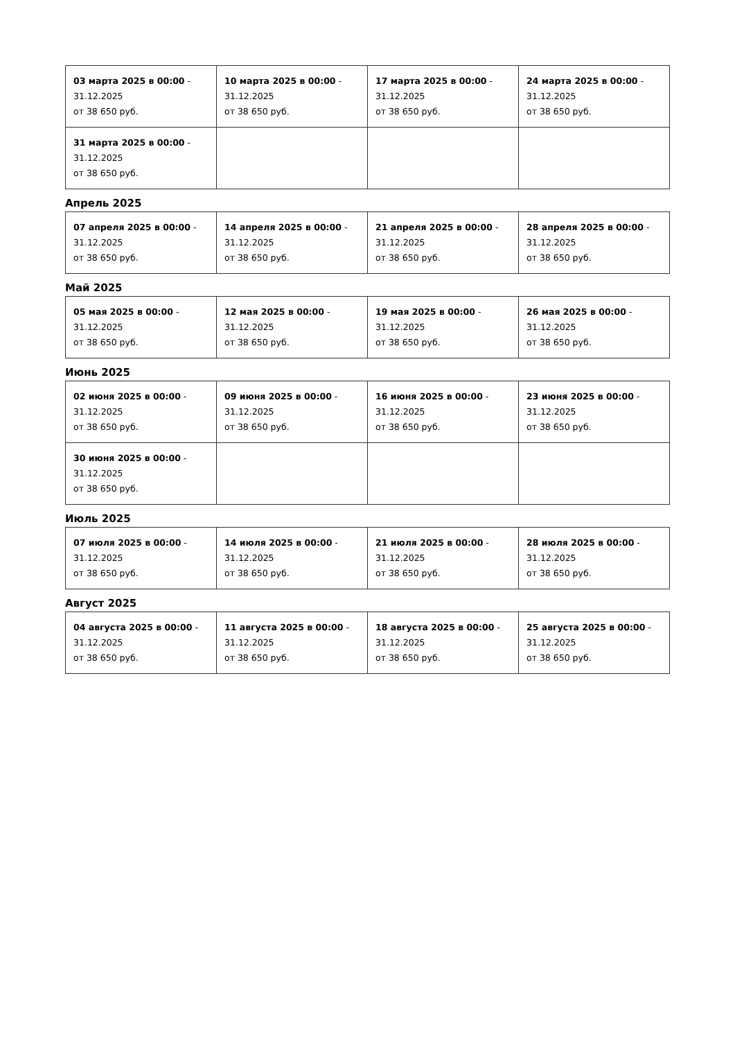| 03 марта 2025 в 00:00 - 31.12.2025 от 38 650 руб. | 10 марта 2025 в 00:00 - 31.12.2025 от 38 650 руб. | 17 марта 2025 в 00:00 - 31.12.2025 от 38 650 руб. | 24 марта 2025 в 00:00 - 31.12.2025 от 38 650 руб. |
| 31 марта 2025 в 00:00 - 31.12.2025 от 38 650 руб. | | | |
Апрель 2025
| 07 апреля 2025 в 00:00 - 31.12.2025 от 38 650 руб. | 14 апреля 2025 в 00:00 - 31.12.2025 от 38 650 руб. | 21 апреля 2025 в 00:00 - 31.12.2025 от 38 650 руб. | 28 апреля 2025 в 00:00 - 31.12.2025 от 38 650 руб. |
Май 2025
| 05 мая 2025 в 00:00 - 31.12.2025 от 38 650 руб. | 12 мая 2025 в 00:00 - 31.12.2025 от 38 650 руб. | 19 мая 2025 в 00:00 - 31.12.2025 от 38 650 руб. | 26 мая 2025 в 00:00 - 31.12.2025 от 38 650 руб. |
Июнь 2025
| 02 июня 2025 в 00:00 - 31.12.2025 от 38 650 руб. | 09 июня 2025 в 00:00 - 31.12.2025 от 38 650 руб. | 16 июня 2025 в 00:00 - 31.12.2025 от 38 650 руб. | 23 июня 2025 в 00:00 - 31.12.2025 от 38 650 руб. |
| 30 июня 2025 в 00:00 - 31.12.2025 от 38 650 руб. | | | |
Июль 2025
| 07 июля 2025 в 00:00 - 31.12.2025 от 38 650 руб. | 14 июля 2025 в 00:00 - 31.12.2025 от 38 650 руб. | 21 июля 2025 в 00:00 - 31.12.2025 от 38 650 руб. | 28 июля 2025 в 00:00 - 31.12.2025 от 38 650 руб. |
Август 2025
| 04 августа 2025 в 00:00 - 31.12.2025 от 38 650 руб. | 11 августа 2025 в 00:00 - 31.12.2025 от 38 650 руб. | 18 августа 2025 в 00:00 - 31.12.2025 от 38 650 руб. | 25 августа 2025 в 00:00 - 31.12.2025 от 38 650 руб. |